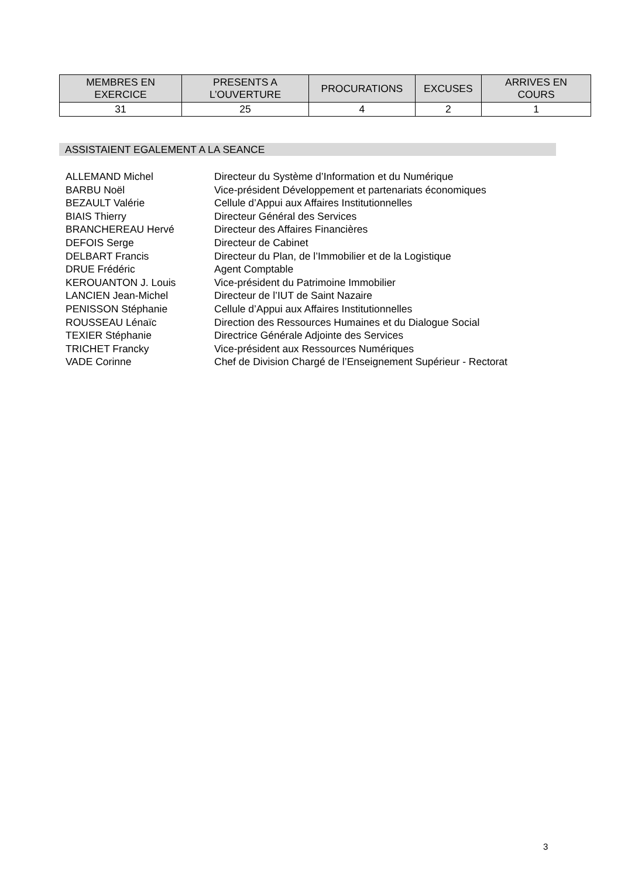| MEMBRES EN EXERCICE | PRESENTS A L’OUVERTURE | PROCURATIONS | EXCUSES | ARRIVES EN COURS |
| --- | --- | --- | --- | --- |
| 31 | 25 | 4 | 2 | 1 |
ASSISTAIENT EGALEMENT A LA SEANCE
| ALLEMAND Michel | Directeur du Système d’Information et du Numérique |
| BARBU Noël | Vice-président Développement et partenariats économiques |
| BEZAULT Valérie | Cellule d’Appui aux Affaires Institutionnelles |
| BIAIS Thierry | Directeur Général des Services |
| BRANCHEREAU Hervé | Directeur des Affaires Financières |
| DEFOIS Serge | Directeur de Cabinet |
| DELBART Francis | Directeur du Plan, de l’Immobilier et de la Logistique |
| DRUE Frédéric | Agent Comptable |
| KEROUANTON J. Louis | Vice-président du Patrimoine Immobilier |
| LANCIEN Jean-Michel | Directeur de l’IUT de Saint Nazaire |
| PENISSON Stéphanie | Cellule d’Appui aux Affaires Institutionnelles |
| ROUSSEAU Lénaïc | Direction des Ressources Humaines et du Dialogue Social |
| TEXIER Stéphanie | Directrice Générale Adjointe des Services |
| TRICHET Francky | Vice-président aux Ressources Numériques |
| VADE Corinne | Chef de Division Chargé de l’Enseignement Supérieur - Rectorat |
3